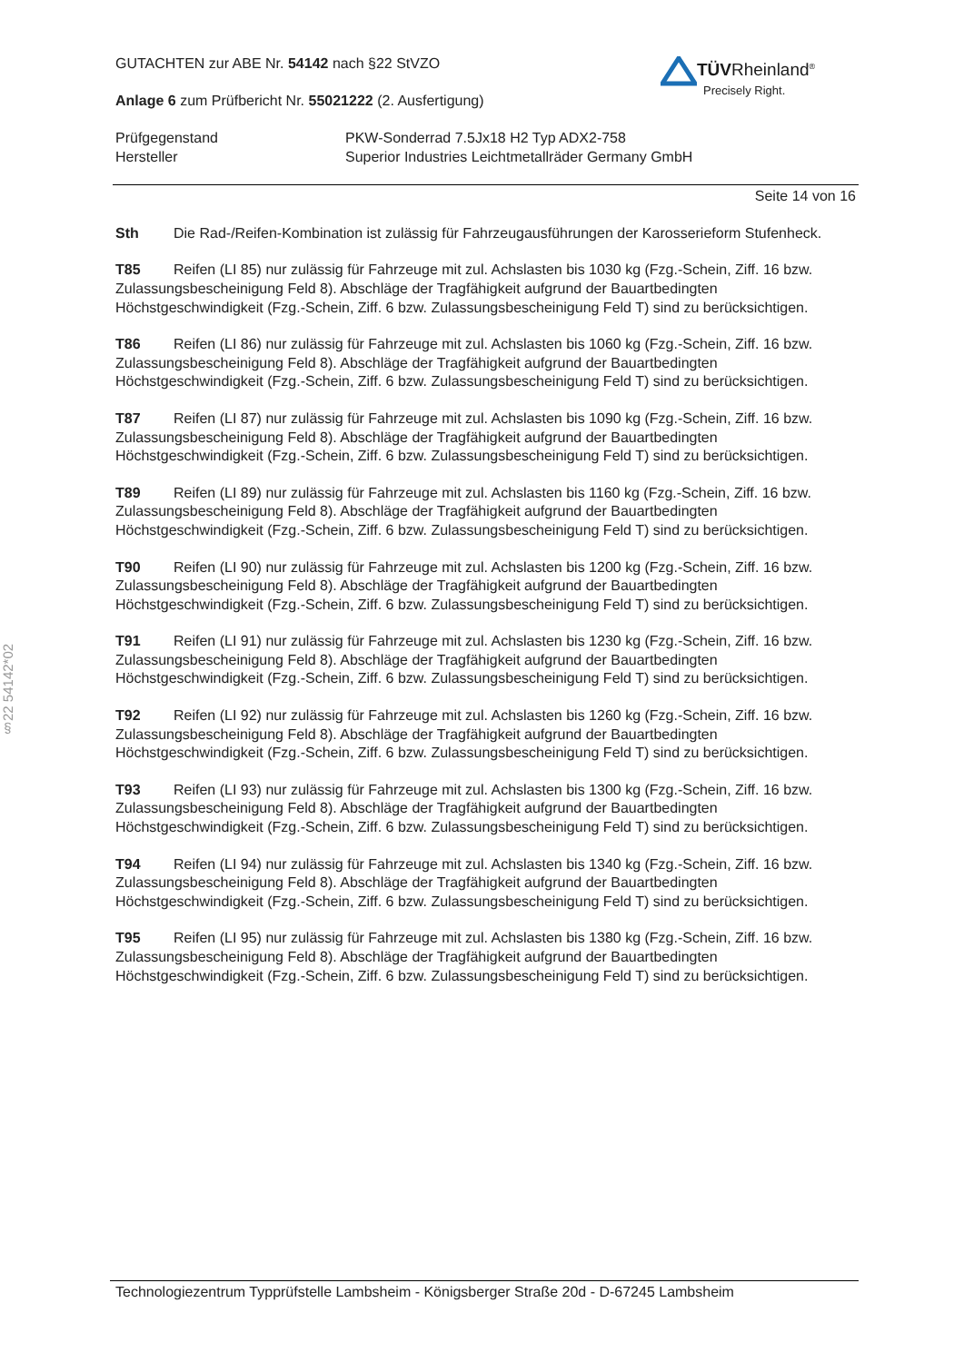§22 54142*02
TÜVRheinland<sup>®</sup>
Precisely Right.
GUTACHTEN zur ABE Nr. 54142 nach §22 StVZO
Anlage 6 zum Prüfbericht Nr. 55021222 (2. Ausfertigung)
Prüfgegenstand
Hersteller
PKW-Sonderrad 7.5Jx18 H2 Typ ADX2-758
Superior Industries Leichtmetallräder Germany GmbH
Seite 14 von 16
Sth Die Rad-/Reifen-Kombination ist zulässig für Fahrzeugausführungen der Karosserieform Stufenheck.
T85 Reifen (LI 85) nur zulässig für Fahrzeuge mit zul. Achslasten bis 1030 kg (Fzg.-Schein, Ziff. 16 bzw. Zulassungsbescheinigung Feld 8). Abschläge der Tragfähigkeit aufgrund der Bauartbedingten Höchstgeschwindigkeit (Fzg.-Schein, Ziff. 6 bzw. Zulassungsbescheinigung Feld T) sind zu berücksichtigen.
T86 Reifen (LI 86) nur zulässig für Fahrzeuge mit zul. Achslasten bis 1060 kg (Fzg.-Schein, Ziff. 16 bzw. Zulassungsbescheinigung Feld 8). Abschläge der Tragfähigkeit aufgrund der Bauartbedingten Höchstgeschwindigkeit (Fzg.-Schein, Ziff. 6 bzw. Zulassungsbescheinigung Feld T) sind zu berücksichtigen.
T87 Reifen (LI 87) nur zulässig für Fahrzeuge mit zul. Achslasten bis 1090 kg (Fzg.-Schein, Ziff. 16 bzw. Zulassungsbescheinigung Feld 8). Abschläge der Tragfähigkeit aufgrund der Bauartbedingten Höchstgeschwindigkeit (Fzg.-Schein, Ziff. 6 bzw. Zulassungsbescheinigung Feld T) sind zu berücksichtigen.
T89 Reifen (LI 89) nur zulässig für Fahrzeuge mit zul. Achslasten bis 1160 kg (Fzg.-Schein, Ziff. 16 bzw. Zulassungsbescheinigung Feld 8). Abschläge der Tragfähigkeit aufgrund der Bauartbedingten Höchstgeschwindigkeit (Fzg.-Schein, Ziff. 6 bzw. Zulassungsbescheinigung Feld T) sind zu berücksichtigen.
T90 Reifen (LI 90) nur zulässig für Fahrzeuge mit zul. Achslasten bis 1200 kg (Fzg.-Schein, Ziff. 16 bzw. Zulassungsbescheinigung Feld 8). Abschläge der Tragfähigkeit aufgrund der Bauartbedingten Höchstgeschwindigkeit (Fzg.-Schein, Ziff. 6 bzw. Zulassungsbescheinigung Feld T) sind zu berücksichtigen.
T91 Reifen (LI 91) nur zulässig für Fahrzeuge mit zul. Achslasten bis 1230 kg (Fzg.-Schein, Ziff. 16 bzw. Zulassungsbescheinigung Feld 8). Abschläge der Tragfähigkeit aufgrund der Bauartbedingten Höchstgeschwindigkeit (Fzg.-Schein, Ziff. 6 bzw. Zulassungsbescheinigung Feld T) sind zu berücksichtigen.
T92 Reifen (LI 92) nur zulässig für Fahrzeuge mit zul. Achslasten bis 1260 kg (Fzg.-Schein, Ziff. 16 bzw. Zulassungsbescheinigung Feld 8). Abschläge der Tragfähigkeit aufgrund der Bauartbedingten Höchstgeschwindigkeit (Fzg.-Schein, Ziff. 6 bzw. Zulassungsbescheinigung Feld T) sind zu berücksichtigen.
T93 Reifen (LI 93) nur zulässig für Fahrzeuge mit zul. Achslasten bis 1300 kg (Fzg.-Schein, Ziff. 16 bzw. Zulassungsbescheinigung Feld 8). Abschläge der Tragfähigkeit aufgrund der Bauartbedingten Höchstgeschwindigkeit (Fzg.-Schein, Ziff. 6 bzw. Zulassungsbescheinigung Feld T) sind zu berücksichtigen.
T94 Reifen (LI 94) nur zulässig für Fahrzeuge mit zul. Achslasten bis 1340 kg (Fzg.-Schein, Ziff. 16 bzw. Zulassungsbescheinigung Feld 8). Abschläge der Tragfähigkeit aufgrund der Bauartbedingten Höchstgeschwindigkeit (Fzg.-Schein, Ziff. 6 bzw. Zulassungsbescheinigung Feld T) sind zu berücksichtigen.
T95 Reifen (LI 95) nur zulässig für Fahrzeuge mit zul. Achslasten bis 1380 kg (Fzg.-Schein, Ziff. 16 bzw. Zulassungsbescheinigung Feld 8). Abschläge der Tragfähigkeit aufgrund der Bauartbedingten Höchstgeschwindigkeit (Fzg.-Schein, Ziff. 6 bzw. Zulassungsbescheinigung Feld T) sind zu berücksichtigen.
Technologiezentrum Typprüfstelle Lambsheim - Königsberger Straße 20d - D-67245 Lambsheim